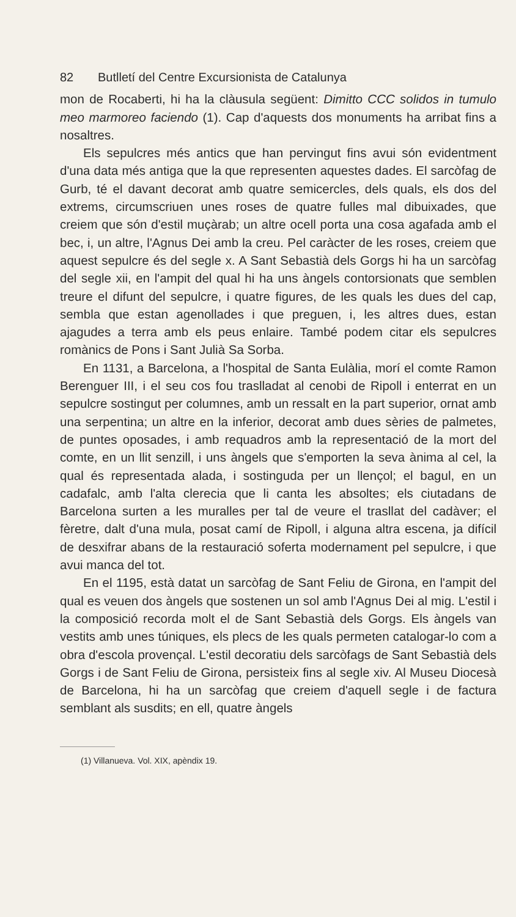82 Butlletí del Centre Excursionista de Catalunya
mon de Rocaberti, hi ha la clàusula següent: Dimitto CCC solidos in tumulo meo marmoreo faciendo (1). Cap d'aquests dos monuments ha arribat fins a nosaltres.
Els sepulcres més antics que han pervingut fins avui són evidentment d'una data més antiga que la que representen aquestes dades. El sarcòfag de Gurb, té el davant decorat amb quatre semicercles, dels quals, els dos del extrems, circumscriuen unes roses de quatre fulles mal dibuixades, que creiem que són d'estil muçàrab; un altre ocell porta una cosa agafada amb el bec, i, un altre, l'Agnus Dei amb la creu. Pel caràcter de les roses, creiem que aquest sepulcre és del segle x. A Sant Sebastià dels Gorgs hi ha un sarcòfag del segle xii, en l'ampit del qual hi ha uns àngels contorsionats que semblen treure el difunt del sepulcre, i quatre figures, de les quals les dues del cap, sembla que estan agenollades i que preguen, i, les altres dues, estan ajagudes a terra amb els peus enlaire. També podem citar els sepulcres romànics de Pons i Sant Julià Sa Sorba.
En 1131, a Barcelona, a l'hospital de Santa Eulàlia, morí el comte Ramon Berenguer III, i el seu cos fou traslladat al cenobi de Ripoll i enterrat en un sepulcre sostingut per columnes, amb un ressalt en la part superior, ornat amb una serpentina; un altre en la inferior, decorat amb dues sèries de palmetes, de puntes oposades, i amb requadros amb la representació de la mort del comte, en un llit senzill, i uns àngels que s'emporten la seva ànima al cel, la qual és representada alada, i sostinguda per un llençol; el bagul, en un cadafalc, amb l'alta clerecia que li canta les absoltes; els ciutadans de Barcelona surten a les muralles per tal de veure el trasllat del cadàver; el fèretre, dalt d'una mula, posat camí de Ripoll, i alguna altra escena, ja difícil de desxifrar abans de la restauració soferta modernament pel sepulcre, i que avui manca del tot.
En el 1195, està datat un sarcòfag de Sant Feliu de Girona, en l'ampit del qual es veuen dos àngels que sostenen un sol amb l'Agnus Dei al mig. L'estil i la composició recorda molt el de Sant Sebastià dels Gorgs. Els àngels van vestits amb unes túniques, els plecs de les quals permeten catalogar-lo com a obra d'escola provençal. L'estil decoratiu dels sarcòfags de Sant Sebastià dels Gorgs i de Sant Feliu de Girona, persisteix fins al segle xiv. Al Museu Diocesà de Barcelona, hi ha un sarcòfag que creiem d'aquell segle i de factura semblant als susdits; en ell, quatre àngels
(1) Villanueva. Vol. XIX, apèndix 19.